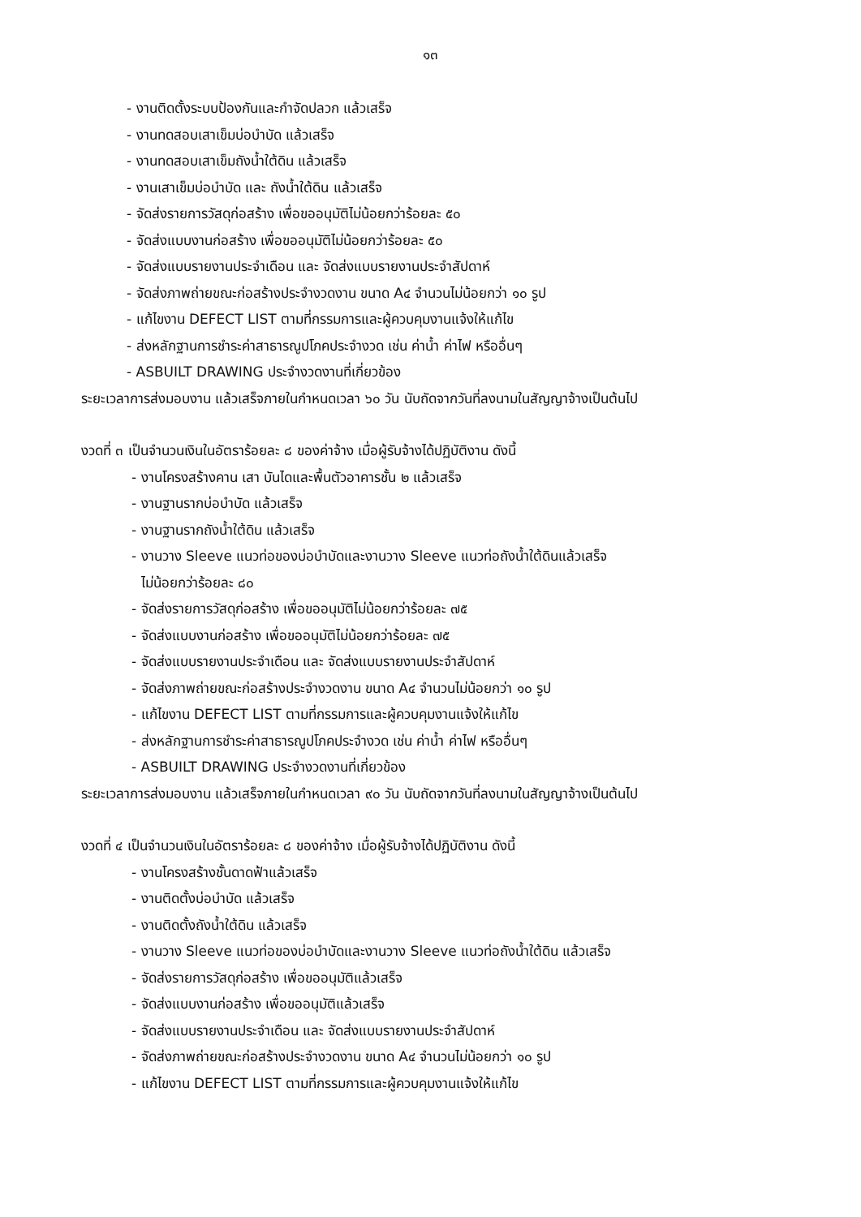๑๓
- งานติดตั้งระบบป้องกันและกำจัดปลวก แล้วเสร็จ
- งานทดสอบเสาเข็มบ่อบำบัด แล้วเสร็จ
- งานทดสอบเสาเข็มถังน้ำใต้ดิน แล้วเสร็จ
- งานเสาเข็มบ่อบำบัด และ ถังน้ำใต้ดิน แล้วเสร็จ
- จัดส่งรายการวัสดุก่อสร้าง เพื่อขออนุมัติไม่น้อยกว่าร้อยละ ๕๐
- จัดส่งแบบงานก่อสร้าง เพื่อขออนุมัติไม่น้อยกว่าร้อยละ ๕๐
- จัดส่งแบบรายงานประจำเดือน และ จัดส่งแบบรายงานประจำสัปดาห์
- จัดส่งภาพถ่ายขณะก่อสร้างประจำงวดงาน ขนาด A๔ จำนวนไม่น้อยกว่า ๑๐ รูป
- แก้ไขงาน DEFECT LIST ตามที่กรรมการและผู้ควบคุมงานแจ้งให้แก้ไข
- ส่งหลักฐานการชำระค่าสาธารณูปโภคประจำงวด เช่น ค่าน้ำ ค่าไฟ หรืออื่นๆ
- ASBUILT DRAWING ประจำงวดงานที่เกี่ยวข้อง
ระยะเวลาการส่งมอบงาน แล้วเสร็จภายในกำหนดเวลา ๖๐ วัน นับถัดจากวันที่ลงนามในสัญญาจ้างเป็นต้นไป
งวดที่ ๓ เป็นจำนวนเงินในอัตราร้อยละ ๘ ของค่าจ้าง เมื่อผู้รับจ้างได้ปฏิบัติงาน ดังนี้
- งานโครงสร้างคาน เสา บันไดและพื้นตัวอาคารชั้น ๒ แล้วเสร็จ
- งานฐานรากบ่อบำบัด แล้วเสร็จ
- งานฐานรากถังน้ำใต้ดิน แล้วเสร็จ
- งานวาง Sleeve แนวท่อของบ่อบำบัดและงานวาง Sleeve แนวท่อถังน้ำใต้ดินแล้วเสร็จ
ไม่น้อยกว่าร้อยละ ๘๐
- จัดส่งรายการวัสดุก่อสร้าง เพื่อขออนุมัติไม่น้อยกว่าร้อยละ ๗๕
- จัดส่งแบบงานก่อสร้าง เพื่อขออนุมัติไม่น้อยกว่าร้อยละ ๗๕
- จัดส่งแบบรายงานประจำเดือน และ จัดส่งแบบรายงานประจำสัปดาห์
- จัดส่งภาพถ่ายขณะก่อสร้างประจำงวดงาน ขนาด A๔ จำนวนไม่น้อยกว่า ๑๐ รูป
- แก้ไขงาน DEFECT LIST ตามที่กรรมการและผู้ควบคุมงานแจ้งให้แก้ไข
- ส่งหลักฐานการชำระค่าสาธารณูปโภคประจำงวด เช่น ค่าน้ำ ค่าไฟ หรืออื่นๆ
- ASBUILT DRAWING ประจำงวดงานที่เกี่ยวข้อง
ระยะเวลาการส่งมอบงาน แล้วเสร็จภายในกำหนดเวลา ๙๐ วัน นับถัดจากวันที่ลงนามในสัญญาจ้างเป็นต้นไป
งวดที่ ๔ เป็นจำนวนเงินในอัตราร้อยละ ๘ ของค่าจ้าง เมื่อผู้รับจ้างได้ปฏิบัติงาน ดังนี้
- งานโครงสร้างชั้นดาดฟ้าแล้วเสร็จ
- งานติดตั้งบ่อบำบัด แล้วเสร็จ
- งานติดตั้งถังน้ำใต้ดิน แล้วเสร็จ
- งานวาง Sleeve แนวท่อของบ่อบำบัดและงานวาง Sleeve แนวท่อถังน้ำใต้ดิน แล้วเสร็จ
- จัดส่งรายการวัสดุก่อสร้าง เพื่อขออนุมัติแล้วเสร็จ
- จัดส่งแบบงานก่อสร้าง เพื่อขออนุมัติแล้วเสร็จ
- จัดส่งแบบรายงานประจำเดือน และ จัดส่งแบบรายงานประจำสัปดาห์
- จัดส่งภาพถ่ายขณะก่อสร้างประจำงวดงาน ขนาด A๔ จำนวนไม่น้อยกว่า ๑๐ รูป
- แก้ไขงาน DEFECT LIST ตามที่กรรมการและผู้ควบคุมงานแจ้งให้แก้ไข